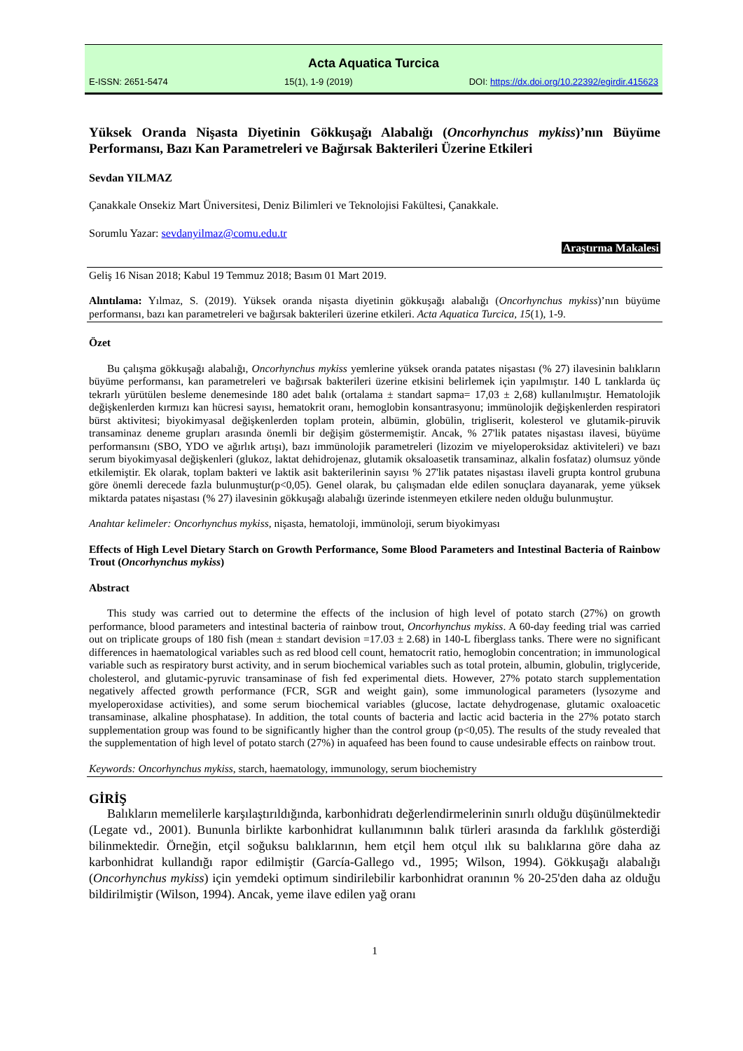Acta Aquatica Turcica
E-ISSN: 2651-5474 15(1), 1-9 (2019) DOI: https://dx.doi.org/10.22392/egirdir.415623
Yüksek Oranda Nişasta Diyetinin Gökkuşağı Alabalığı (Oncorhynchus mykiss)’nın Büyüme Performansı, Bazı Kan Parametreleri ve Bağırsak Bakterileri Üzerine Etkileri
Sevdan YILMAZ
Çanakkale Onsekiz Mart Üniversitesi, Deniz Bilimleri ve Teknolojisi Fakültesi, Çanakkale.
Sorumlu Yazar: sevdanyilmaz@comu.edu.tr
Araştırma Makalesi
Geliş 16 Nisan 2018; Kabul 19 Temmuz 2018; Basım 01 Mart 2019.
Alıntılama: Yılmaz, S. (2019). Yüksek oranda nişasta diyetinin gökkuşağı alabalığı (Oncorhynchus mykiss)’nın büyüme performansı, bazı kan parametreleri ve bağırsak bakterileri üzerine etkileri. Acta Aquatica Turcica, 15(1), 1-9.
Özet
Bu çalışma gökkuşağı alabalığı, Oncorhynchus mykiss yemlerine yüksek oranda patates nişastası (% 27) ilavesinin balıkların büyüme performansı, kan parametreleri ve bağırsak bakterileri üzerine etkisini belirlemek için yapılmıştır. 140 L tanklarda üç tekrarlı yürütülen besleme denemesinde 180 adet balık (ortalama ± standart sapma= 17,03 ± 2,68) kullanılmıştır. Hematolojik değişkenlerden kırmızı kan hücresi sayısı, hematokrit oranı, hemoglobin konsantrasyonu; immünolojik değişkenlerden respiratori bürst aktivitesi; biyokimyasal değişkenlerden toplam protein, albümin, globülin, trigliserit, kolesterol ve glutamik-piruvik transaminaz deneme grupları arasında önemli bir değişim göstermemiştir. Ancak, % 27'lik patates nişastası ilavesi, büyüme performansını (SBO, YDO ve ağırlık artışı), bazı immünolojik parametreleri (lizozim ve miyeloperoksidaz aktiviteleri) ve bazı serum biyokimyasal değişkenleri (glukoz, laktat dehidrojenaz, glutamik oksaloasetik transaminaz, alkalin fosfataz) olumsuz yönde etkilemiştir. Ek olarak, toplam bakteri ve laktik asit bakterilerinin sayısı % 27'lik patates nişastası ilaveli grupta kontrol grubuna göre önemli derecede fazla bulunmuştur(p<0,05). Genel olarak, bu çalışmadan elde edilen sonuçlara dayanarak, yeme yüksek miktarda patates nişastası (% 27) ilavesinin gökkuşağı alabalığı üzerinde istenmeyen etkilere neden olduğu bulunmuştur.
Anahtar kelimeler: Oncorhynchus mykiss, nişasta, hematoloji, immünoloji, serum biyokimyası
Effects of High Level Dietary Starch on Growth Performance, Some Blood Parameters and Intestinal Bacteria of Rainbow Trout (Oncorhynchus mykiss)
Abstract
This study was carried out to determine the effects of the inclusion of high level of potato starch (27%) on growth performance, blood parameters and intestinal bacteria of rainbow trout, Oncorhynchus mykiss. A 60-day feeding trial was carried out on triplicate groups of 180 fish (mean ± standart devision =17.03 ± 2.68) in 140-L fiberglass tanks. There were no significant differences in haematological variables such as red blood cell count, hematocrit ratio, hemoglobin concentration; in immunological variable such as respiratory burst activity, and in serum biochemical variables such as total protein, albumin, globulin, triglyceride, cholesterol, and glutamic-pyruvic transaminase of fish fed experimental diets. However, 27% potato starch supplementation negatively affected growth performance (FCR, SGR and weight gain), some immunological parameters (lysozyme and myeloperoxidase activities), and some serum biochemical variables (glucose, lactate dehydrogenase, glutamic oxaloacetic transaminase, alkaline phosphatase). In addition, the total counts of bacteria and lactic acid bacteria in the 27% potato starch supplementation group was found to be significantly higher than the control group (p<0,05). The results of the study revealed that the supplementation of high level of potato starch (27%) in aquafeed has been found to cause undesirable effects on rainbow trout.
Keywords: Oncorhynchus mykiss, starch, haematology, immunology, serum biochemistry
GİRİŞ
Balıkların memelilerle karşılaştırıldığında, karbonhidratı değerlendirmelerinin sınırlı olduğu düşünülmektedir (Legate vd., 2001). Bununla birlikte karbonhidrat kullanımının balık türleri arasında da farklılık gösterdiği bilinmektedir. Örneğin, etçil soğuksu balıklarının, hem etçil hem otçul ılık su balıklarına göre daha az karbonhidrat kullandığı rapor edilmiştir (García-Gallego vd., 1995; Wilson, 1994). Gökkuşağı alabalığı (Oncorhynchus mykiss) için yemdeki optimum sindirilebilir karbonhidrat oranının % 20-25'den daha az olduğu bildirilmiştir (Wilson, 1994). Ancak, yeme ilave edilen yağ oranı
1